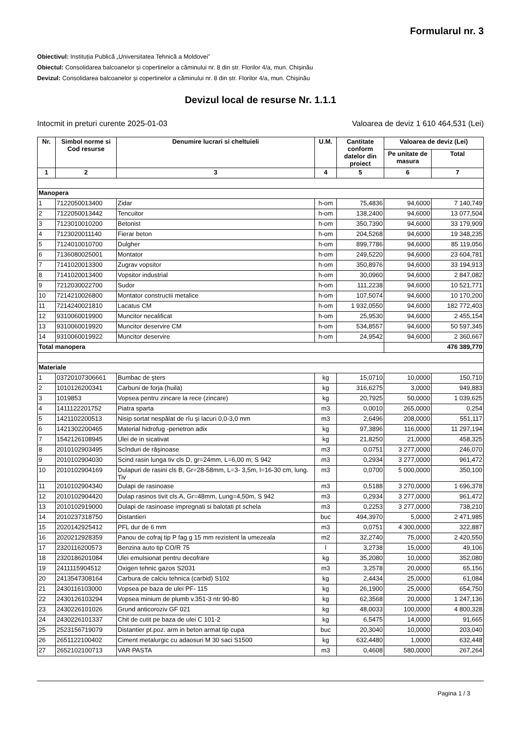Formularul nr. 3
Obiectivul: Instituția Publică „Universitatea Tehnică a Moldovei”
Obiectul: Consolidarea balcoanelor și copertinelor a căminului nr. 8 din str. Florilor 4/a, mun. Chișinău
Devizul: Consolidarea balcoanelor și copertinelor a căminului nr. 8 din str. Florilor 4/a, mun. Chișinău
Devizul local de resurse Nr. 1.1.1
Intocmit in preturi curente 2025-01-03 Valoarea de deviz 1 610 464,531 (Lei)
| Nr. | Simbol norme si Cod resurse | Denumire lucrari si cheltuieli | U.M. | Cantitate conform datelor din proiect | Valoarea de deviz (Lei) | |
| --- | --- | --- | --- | --- | --- | --- |
| | | | | | Pe unitate de masura | Total |
| 1 | 2 | 3 | 4 | 5 | 6 | 7 |
| Manopera | | | | | | |
| 1 | 7122050013400 | Zidar | h-om | 75,4836 | 94,6000 | 7 140,749 |
| 2 | 7122050013442 | Tencuitor | h-om | 138,2400 | 94,6000 | 13 077,504 |
| 3 | 7123010010200 | Betonist | h-om | 350,7390 | 94,6000 | 33 179,909 |
| 4 | 7123020011140 | Fierar beton | h-om | 204,5268 | 94,6000 | 19 348,235 |
| 5 | 7124010010700 | Dulgher | h-om | 899,7786 | 94,6000 | 85 119,056 |
| 6 | 7136080025001 | Montator | h-om | 249,5220 | 94,6000 | 23 604,781 |
| 7 | 7141020013300 | Zugrav vopsitor | h-om | 350,8976 | 94,6000 | 33 194,913 |
| 8 | 7141020013400 | Vopsitor industrial | h-om | 30,0960 | 94,6000 | 2 847,082 |
| 9 | 7212030022700 | Sudor | h-om | 111,2238 | 94,6000 | 10 521,771 |
| 10 | 7214210026800 | Montator constructii metalice | h-om | 107,5074 | 94,6000 | 10 170,200 |
| 11 | 7214240021810 | Lacatus CM | h-om | 1 932,0550 | 94,6000 | 182 772,403 |
| 12 | 9310060019900 | Muncitor necalificat | h-om | 25,9530 | 94,6000 | 2 455,154 |
| 13 | 9310060019920 | Muncitor deservire CM | h-om | 534,8557 | 94,6000 | 50 597,345 |
| 14 | 9310060019922 | Muncitor deservire | h-om | 24,9542 | 94,6000 | 2 360,667 |
| Total manopera | | | | | 476 389,770 | |
| Materiale | | | | | | |
| 1 | 03720107306661 | Bumbac de şters | kg | 15,0710 | 10,0000 | 150,710 |
| 2 | 1010126200341 | Carbuni de forja (huila) | kg | 316,6275 | 3,0000 | 949,883 |
| 3 | 1019853 | Vopsea pentru zincare la rece (zincare) | kg | 20,7925 | 50,0000 | 1 039,625 |
| 4 | 1411122201752 | Piatra sparta | m3 | 0,0010 | 265,0000 | 0,254 |
| 5 | 1421102200513 | Nisip sortat nespălat de rîu şi lacuri 0,0-3,0 mm | m3 | 2,6496 | 208,0000 | 551,117 |
| 6 | 1421302200465 | Material hidrofug -penetron adix | kg | 97,3896 | 116,0000 | 11 297,194 |
| 7 | 1542126108945 | Ulei de in sicativat | kg | 21,8250 | 21,0000 | 458,325 |
| 8 | 2010102903495 | Scînduri de răşinoase | m3 | 0,0751 | 3 277,0000 | 246,070 |
| 9 | 2010102904030 | Scind rasin lunga tiv cls D, gr=24mm, L=6,00 m; S 942 | m3 | 0,2934 | 3 277,0000 | 961,472 |
| 10 | 2010102904169 | Dulapuri de rasini cls B, Gr=28-58mm, L=3- 3,5m, l=16-30 cm, lung. Tiv | m3 | 0,0700 | 5 000,0000 | 350,100 |
| 11 | 2010102904340 | Dulapi de rasinoase | m3 | 0,5188 | 3 270,0000 | 1 696,378 |
| 12 | 2010102904420 | Dulap rasinos tivit cls.A, Gr=48mm, Lung=4,50m, S 942 | m3 | 0,2934 | 3 277,0000 | 961,472 |
| 13 | 2010102919000 | Dulapi de rasinoase impregnati si balotati pt schela | m3 | 0,2253 | 3 277,0000 | 738,210 |
| 14 | 2010237318750 | Distantieri | buc | 494,3970 | 5,0000 | 2 471,985 |
| 15 | 2020142925412 | PFL dur de 6 mm | m3 | 0,0751 | 4 300,0000 | 322,887 |
| 16 | 2020212928359 | Panou de cofraj tip P fag g 15 mm rezistent la umezeala | m2 | 32,2740 | 75,0000 | 2 420,550 |
| 17 | 2320116200573 | Benzina auto tip CO/R 75 | l | 3,2738 | 15,0000 | 49,106 |
| 18 | 2320186201084 | Ulei emulsionat pentru decofrare | kg | 35,2080 | 10,0000 | 352,080 |
| 19 | 2411115904512 | Oxigen tehnic gazos S2031 | m3 | 3,2578 | 20,0000 | 65,156 |
| 20 | 2413547308164 | Carbura de calciu tehnica (carbid) S102 | kg | 2,4434 | 25,0000 | 61,084 |
| 21 | 2430116103000 | Vopsea pe baza de ulei PF- 115 | kg | 26,1900 | 25,0000 | 654,750 |
| 22 | 2430126103294 | Vopsea minium de plumb v.351-3 ntr 90-80 | kg | 62,3568 | 20,0000 | 1 247,136 |
| 23 | 2430226101026 | Grund anticoroziv GF 021 | kg | 48,0033 | 100,0000 | 4 800,328 |
| 24 | 2430226101337 | Chit de cutit pe baza de ulei C 101-2 | kg | 6,5475 | 14,0000 | 91,665 |
| 25 | 2523156719079 | Distantier pt.poz. arm in beton armat tip cupa | buc | 20,3040 | 10,0000 | 203,040 |
| 26 | 2651122100402 | Ciment metalurgic cu adaosuri M 30 saci S1500 | kg | 632,4480 | 1,0000 | 632,448 |
| 27 | 2652102100713 | VAR PASTA | m3 | 0,4608 | 580,0000 | 267,264 |
Pagina 1 / 3